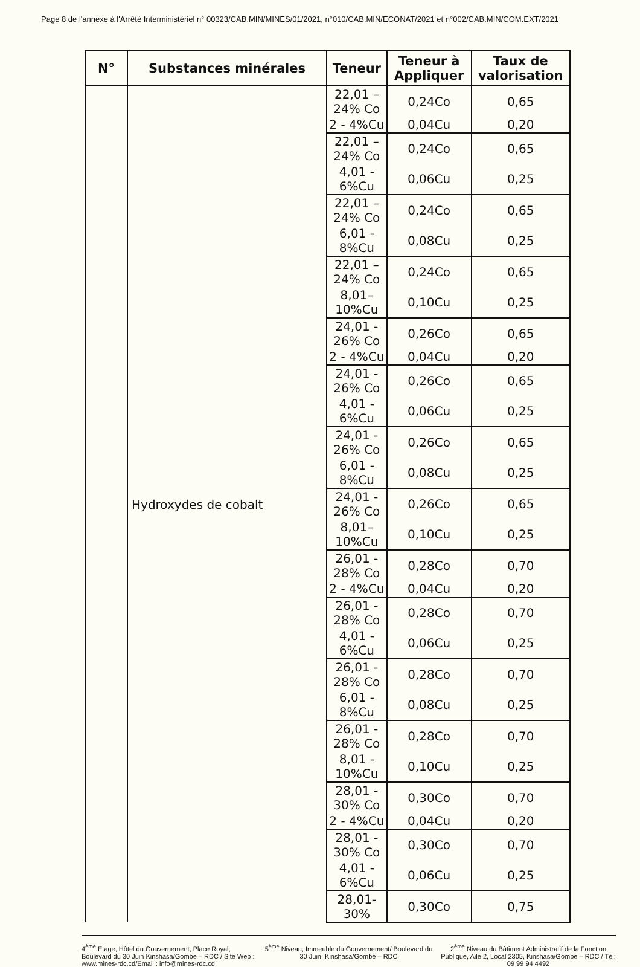Page 8 de l'annexe à l'Arrêté Interministériel n° 00323/CAB.MIN/MINES/01/2021, n°010/CAB.MIN/ECONAT/2021 et n°002/CAB.MIN/COM.EXT/2021
| N° | Substances minérales | Teneur | Teneur à Appliquer | Taux de valorisation |
| --- | --- | --- | --- | --- |
| | Hydroxydes de cobalt | 22,01 – 24% Co | 0,24Co | 0,65 |
| | | 2 - 4%Cu | 0,04Cu | 0,20 |
| | | 22,01 – 24% Co | 0,24Co | 0,65 |
| | | 4,01 - 6%Cu | 0,06Cu | 0,25 |
| | | 22,01 – 24% Co | 0,24Co | 0,65 |
| | | 6,01 - 8%Cu | 0,08Cu | 0,25 |
| | | 22,01 – 24% Co | 0,24Co | 0,65 |
| | | 8,01–10%Cu | 0,10Cu | 0,25 |
| | | 24,01 - 26% Co | 0,26Co | 0,65 |
| | | 2 - 4%Cu | 0,04Cu | 0,20 |
| | | 24,01 - 26% Co | 0,26Co | 0,65 |
| | | 4,01 - 6%Cu | 0,06Cu | 0,25 |
| | | 24,01 - 26% Co | 0,26Co | 0,65 |
| | | 6,01 - 8%Cu | 0,08Cu | 0,25 |
| | | 24,01 - 26% Co | 0,26Co | 0,65 |
| | | 8,01–10%Cu | 0,10Cu | 0,25 |
| | | 26,01 - 28% Co | 0,28Co | 0,70 |
| | | 2 - 4%Cu | 0,04Cu | 0,20 |
| | | 26,01 - 28% Co | 0,28Co | 0,70 |
| | | 4,01 - 6%Cu | 0,06Cu | 0,25 |
| | | 26,01 - 28% Co | 0,28Co | 0,70 |
| | | 6,01 - 8%Cu | 0,08Cu | 0,25 |
| | | 26,01 - 28% Co | 0,28Co | 0,70 |
| | | 8,01 - 10%Cu | 0,10Cu | 0,25 |
| | | 28,01 - 30% Co | 0,30Co | 0,70 |
| | | 2 - 4%Cu | 0,04Cu | 0,20 |
| | | 28,01 - 30% Co | 0,30Co | 0,70 |
| | | 4,01 - 6%Cu | 0,06Cu | 0,25 |
| | | 28,01-30% | 0,30Co | 0,75 |
4<sup>ème</sup> Etage, Hôtel du Gouvernement, Place Royal, Boulevard du 30 Juin Kinshasa/Gombe – RDC / Site Web : www.mines-rdc.cd/Email : info@mines-rdc.cd
5<sup>ème</sup> Niveau, Immeuble du Gouvernement/ Boulevard du 30 Juin, Kinshasa/Gombe – RDC
2<sup>ème</sup> Niveau du Bâtiment Administratif de la Fonction Publique, Aile 2, Local 2305, Kinshasa/Gombe – RDC / Tél: 09 99 94 4492